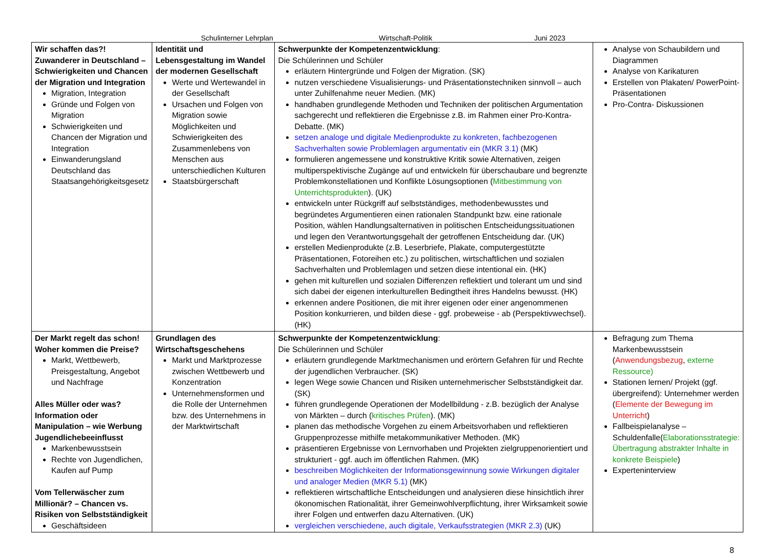Schulinterner Lehrplan Wirtschaft-Politik Juni 2023
| Wir schaffen das?! Zuwanderer in Deutschland – Schwierigkeiten und Chancen der Migration und Integration Migration, Integration Gründe und Folgen von Migration Schwierigkeiten und Chancen der Migration und Integration Einwanderungsland Deutschland das Staatsangehörigkeitsgesetz | Identität und Lebensgestaltung im Wandel der modernen Gesellschaft Werte und Wertewandel in der Gesellschaft Ursachen und Folgen von Migration sowie Möglichkeiten und Schwierigkeiten des Zusammenlebens von Menschen aus unterschiedlichen Kulturen Staatsbürgerschaft | Schwerpunkte der Kompetenzentwicklung : Die Schülerinnen und Schüler erläutern Hintergründe und Folgen der Migration. (SK) nutzen verschiedene Visualisierungs- und Präsentationstechniken sinnvoll – auch unter Zuhilfenahme neuer Medien. (MK) handhaben grundlegende Methoden und Techniken der politischen Argumentation sachgerecht und reflektieren die Ergebnisse z.B. im Rahmen einer Pro-Kontra-Debatte. (MK) setzen analoge und digitale Medienprodukte zu konkreten, fachbezogenen Sachverhalten sowie Problemlagen argumentativ ein (MKR 3.1) (MK) formulieren angemessene und konstruktive Kritik sowie Alternativen, zeigen multiperspektivische Zugänge auf und entwickeln für überschaubare und begrenzte Problemkonstellationen und Konflikte Lösungsoptionen ( Mitbestimmung von Unterrichtsprodukten ). (UK) entwickeln unter Rückgriff auf selbstständiges, methodenbewusstes und begründetes Argumentieren einen rationalen Standpunkt bzw. eine rationale Position, wählen Handlungsalternativen in politischen Entscheidungssituationen und legen den Verantwortungsgehalt der getroffenen Entscheidung dar. (UK) erstellen Medienprodukte (z.B. Leserbriefe, Plakate, computergestützte Präsentationen, Fotoreihen etc.) zu politischen, wirtschaftlichen und sozialen Sachverhalten und Problemlagen und setzen diese intentional ein. (HK) gehen mit kulturellen und sozialen Differenzen reflektiert und tolerant um und sind sich dabei der eigenen interkulturellen Bedingtheit ihres Handelns bewusst. (HK) erkennen andere Positionen, die mit ihrer eigenen oder einer angenommenen Position konkurrieren, und bilden diese - ggf. probeweise - ab (Perspektivwechsel). (HK) | Analyse von Schaubildern und Diagrammen Analyse von Karikaturen Erstellen von Plakaten/ PowerPoint- Präsentationen Pro-Contra- Diskussionen |
| Der Markt regelt das schon! Woher kommen die Preise? Markt, Wettbewerb, Preisgestaltung, Angebot und Nachfrage Alles Müller oder was? Information oder Manipulation – wie Werbung Jugendlichebeeinflusst Markenbewusstsein Rechte von Jugendlichen, Kaufen auf Pump Vom Tellerwäscher zum Millionär? – Chancen vs. Risiken von Selbstständigkeit Geschäftsideen | Grundlagen des Wirtschaftsgeschehens Markt und Marktprozesse zwischen Wettbewerb und Konzentration Unternehmensformen und die Rolle der Unternehmen bzw. des Unternehmens in der Marktwirtschaft | Schwerpunkte der Kompetenzentwicklung : Die Schülerinnen und Schüler erläutern grundlegende Marktmechanismen und erörtern Gefahren für und Rechte der jugendlichen Verbraucher. (SK) legen Wege sowie Chancen und Risiken unternehmerischer Selbstständigkeit dar. (SK) führen grundlegende Operationen der Modellbildung - z.B. bezüglich der Analyse von Märkten – durch ( kritisches Prüfen ). (MK) planen das methodische Vorgehen zu einem Arbeitsvorhaben und reflektieren Gruppenprozesse mithilfe metakommunikativer Methoden. (MK) präsentieren Ergebnisse von Lernvorhaben und Projekten zielgruppenorientiert und strukturiert - ggf. auch im öffentlichen Rahmen. (MK) beschreiben Möglichkeiten der Informationsgewinnung sowie Wirkungen digitaler und analoger Medien (MKR 5.1) (MK) reflektieren wirtschaftliche Entscheidungen und analysieren diese hinsichtlich ihrer ökonomischen Rationalität, ihrer Gemeinwohlverpflichtung, ihrer Wirksamkeit sowie ihrer Folgen und entwerfen dazu Alternativen. (UK) vergleichen verschiedene, auch digitale, Verkaufsstrategien (MKR 2.3) (UK) | Befragung zum Thema Markenbewusstsein ( Anwendungsbezug , externe Ressource) Stationen lernen/ Projekt (ggf. übergreifend): Unternehmer werden ( Elemente der Bewegung im Unterricht ) Fallbeispielanalyse – Schuldenfalle( Elaborationsstrategie: Übertragung abstrakter Inhalte in konkrete Beispiele ) Experteninterview |
8